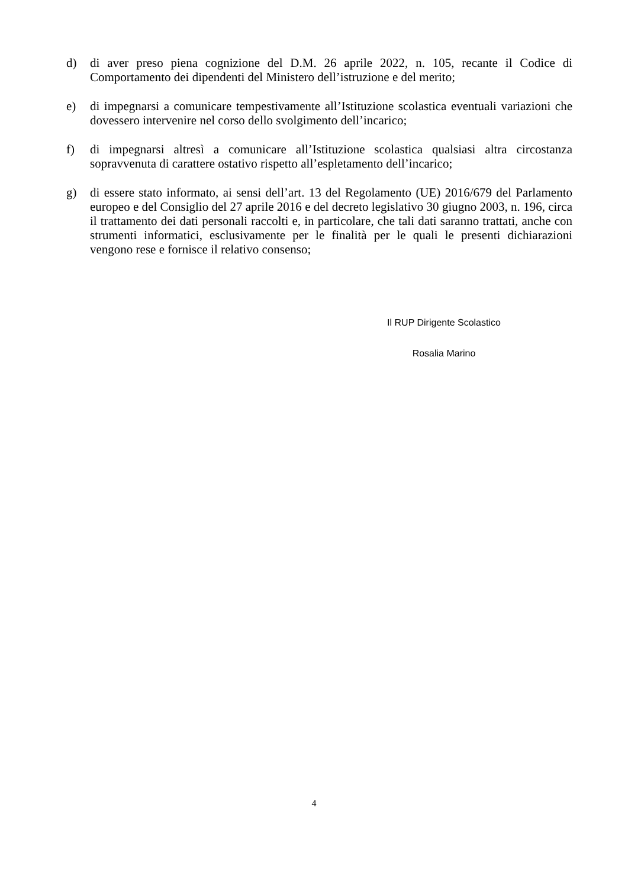d) di aver preso piena cognizione del D.M. 26 aprile 2022, n. 105, recante il Codice di Comportamento dei dipendenti del Ministero dell’istruzione e del merito;
e) di impegnarsi a comunicare tempestivamente all’Istituzione scolastica eventuali variazioni che dovessero intervenire nel corso dello svolgimento dell’incarico;
f) di impegnarsi altresì a comunicare all’Istituzione scolastica qualsiasi altra circostanza sopravvenuta di carattere ostativo rispetto all’espletamento dell’incarico;
g) di essere stato informato, ai sensi dell’art. 13 del Regolamento (UE) 2016/679 del Parlamento europeo e del Consiglio del 27 aprile 2016 e del decreto legislativo 30 giugno 2003, n. 196, circa il trattamento dei dati personali raccolti e, in particolare, che tali dati saranno trattati, anche con strumenti informatici, esclusivamente per le finalità per le quali le presenti dichiarazioni vengono rese e fornisce il relativo consenso;
Il RUP Dirigente Scolastico
Rosalia Marino
4